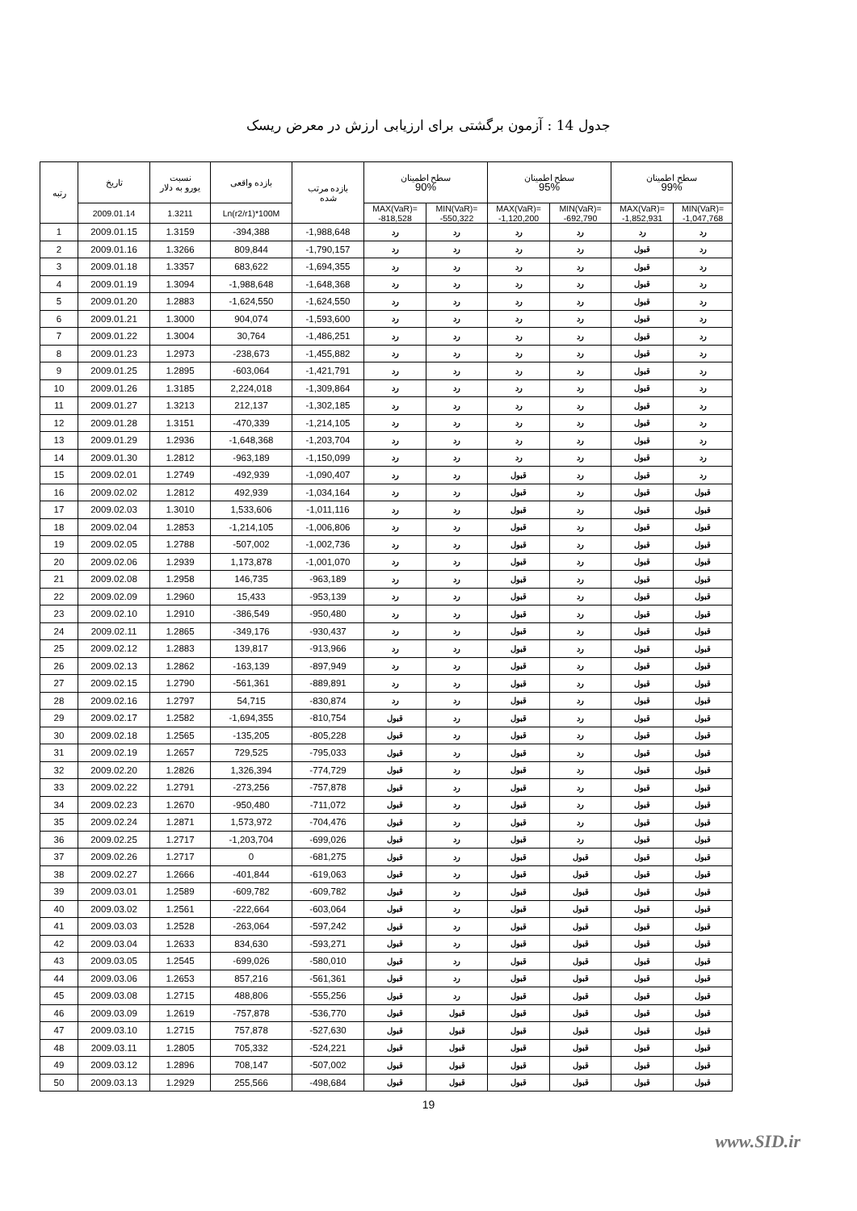جدول 14 : آزمون برگشتی برای ارزیابی ارزش در معرض ریسک
| رتبه | تاریخ | نسبت یورو به دلار | بازده واقعی | بازده مرتب شده | سطح اطمینان 90% | | سطح اطمینان 95% | | سطح اطمینان 99% | |
| --- | --- | --- | --- | --- | --- | --- | --- | --- | --- | --- |
| | 2009.01.14 | 1.3211 | Ln(r2/r1)*100M | | MAX(VaR)= -818,528 | MIN(VaR)= -550,322 | MAX(VaR)= -1,120,200 | MIN(VaR)= -692,790 | MAX(VaR)= -1,852,931 | MIN(VaR)= -1,047,768 |
| 1 | 2009.01.15 | 1.3159 | -394,388 | -1,988,648 | رد | رد | رد | رد | رد | رد |
| 2 | 2009.01.16 | 1.3266 | 809,844 | -1,790,157 | رد | رد | رد | رد | قبول | رد |
| 3 | 2009.01.18 | 1.3357 | 683,622 | -1,694,355 | رد | رد | رد | رد | قبول | رد |
| 4 | 2009.01.19 | 1.3094 | -1,988,648 | -1,648,368 | رد | رد | رد | رد | قبول | رد |
| 5 | 2009.01.20 | 1.2883 | -1,624,550 | -1,624,550 | رد | رد | رد | رد | قبول | رد |
| 6 | 2009.01.21 | 1.3000 | 904,074 | -1,593,600 | رد | رد | رد | رد | قبول | رد |
| 7 | 2009.01.22 | 1.3004 | 30,764 | -1,486,251 | رد | رد | رد | رد | قبول | رد |
| 8 | 2009.01.23 | 1.2973 | -238,673 | -1,455,882 | رد | رد | رد | رد | قبول | رد |
| 9 | 2009.01.25 | 1.2895 | -603,064 | -1,421,791 | رد | رد | رد | رد | قبول | رد |
| 10 | 2009.01.26 | 1.3185 | 2,224,018 | -1,309,864 | رد | رد | رد | رد | قبول | رد |
| 11 | 2009.01.27 | 1.3213 | 212,137 | -1,302,185 | رد | رد | رد | رد | قبول | رد |
| 12 | 2009.01.28 | 1.3151 | -470,339 | -1,214,105 | رد | رد | رد | رد | قبول | رد |
| 13 | 2009.01.29 | 1.2936 | -1,648,368 | -1,203,704 | رد | رد | رد | رد | قبول | رد |
| 14 | 2009.01.30 | 1.2812 | -963,189 | -1,150,099 | رد | رد | رد | رد | قبول | رد |
| 15 | 2009.02.01 | 1.2749 | -492,939 | -1,090,407 | رد | رد | قبول | رد | قبول | رد |
| 16 | 2009.02.02 | 1.2812 | 492,939 | -1,034,164 | رد | رد | قبول | رد | قبول | قبول |
| 17 | 2009.02.03 | 1.3010 | 1,533,606 | -1,011,116 | رد | رد | قبول | رد | قبول | قبول |
| 18 | 2009.02.04 | 1.2853 | -1,214,105 | -1,006,806 | رد | رد | قبول | رد | قبول | قبول |
| 19 | 2009.02.05 | 1.2788 | -507,002 | -1,002,736 | رد | رد | قبول | رد | قبول | قبول |
| 20 | 2009.02.06 | 1.2939 | 1,173,878 | -1,001,070 | رد | رد | قبول | رد | قبول | قبول |
| 21 | 2009.02.08 | 1.2958 | 146,735 | -963,189 | رد | رد | قبول | رد | قبول | قبول |
| 22 | 2009.02.09 | 1.2960 | 15,433 | -953,139 | رد | رد | قبول | رد | قبول | قبول |
| 23 | 2009.02.10 | 1.2910 | -386,549 | -950,480 | رد | رد | قبول | رد | قبول | قبول |
| 24 | 2009.02.11 | 1.2865 | -349,176 | -930,437 | رد | رد | قبول | رد | قبول | قبول |
| 25 | 2009.02.12 | 1.2883 | 139,817 | -913,966 | رد | رد | قبول | رد | قبول | قبول |
| 26 | 2009.02.13 | 1.2862 | -163,139 | -897,949 | رد | رد | قبول | رد | قبول | قبول |
| 27 | 2009.02.15 | 1.2790 | -561,361 | -889,891 | رد | رد | قبول | رد | قبول | قبول |
| 28 | 2009.02.16 | 1.2797 | 54,715 | -830,874 | رد | رد | قبول | رد | قبول | قبول |
| 29 | 2009.02.17 | 1.2582 | -1,694,355 | -810,754 | قبول | رد | قبول | رد | قبول | قبول |
| 30 | 2009.02.18 | 1.2565 | -135,205 | -805,228 | قبول | رد | قبول | رد | قبول | قبول |
| 31 | 2009.02.19 | 1.2657 | 729,525 | -795,033 | قبول | رد | قبول | رد | قبول | قبول |
| 32 | 2009.02.20 | 1.2826 | 1,326,394 | -774,729 | قبول | رد | قبول | رد | قبول | قبول |
| 33 | 2009.02.22 | 1.2791 | -273,256 | -757,878 | قبول | رد | قبول | رد | قبول | قبول |
| 34 | 2009.02.23 | 1.2670 | -950,480 | -711,072 | قبول | رد | قبول | رد | قبول | قبول |
| 35 | 2009.02.24 | 1.2871 | 1,573,972 | -704,476 | قبول | رد | قبول | رد | قبول | قبول |
| 36 | 2009.02.25 | 1.2717 | -1,203,704 | -699,026 | قبول | رد | قبول | رد | قبول | قبول |
| 37 | 2009.02.26 | 1.2717 | 0 | -681,275 | قبول | رد | قبول | قبول | قبول | قبول |
| 38 | 2009.02.27 | 1.2666 | -401,844 | -619,063 | قبول | رد | قبول | قبول | قبول | قبول |
| 39 | 2009.03.01 | 1.2589 | -609,782 | -609,782 | قبول | رد | قبول | قبول | قبول | قبول |
| 40 | 2009.03.02 | 1.2561 | -222,664 | -603,064 | قبول | رد | قبول | قبول | قبول | قبول |
| 41 | 2009.03.03 | 1.2528 | -263,064 | -597,242 | قبول | رد | قبول | قبول | قبول | قبول |
| 42 | 2009.03.04 | 1.2633 | 834,630 | -593,271 | قبول | رد | قبول | قبول | قبول | قبول |
| 43 | 2009.03.05 | 1.2545 | -699,026 | -580,010 | قبول | رد | قبول | قبول | قبول | قبول |
| 44 | 2009.03.06 | 1.2653 | 857,216 | -561,361 | قبول | رد | قبول | قبول | قبول | قبول |
| 45 | 2009.03.08 | 1.2715 | 488,806 | -555,256 | قبول | رد | قبول | قبول | قبول | قبول |
| 46 | 2009.03.09 | 1.2619 | -757,878 | -536,770 | قبول | قبول | قبول | قبول | قبول | قبول |
| 47 | 2009.03.10 | 1.2715 | 757,878 | -527,630 | قبول | قبول | قبول | قبول | قبول | قبول |
| 48 | 2009.03.11 | 1.2805 | 705,332 | -524,221 | قبول | قبول | قبول | قبول | قبول | قبول |
| 49 | 2009.03.12 | 1.2896 | 708,147 | -507,002 | قبول | قبول | قبول | قبول | قبول | قبول |
| 50 | 2009.03.13 | 1.2929 | 255,566 | -498,684 | قبول | قبول | قبول | قبول | قبول | قبول |
19
www.SID.ir